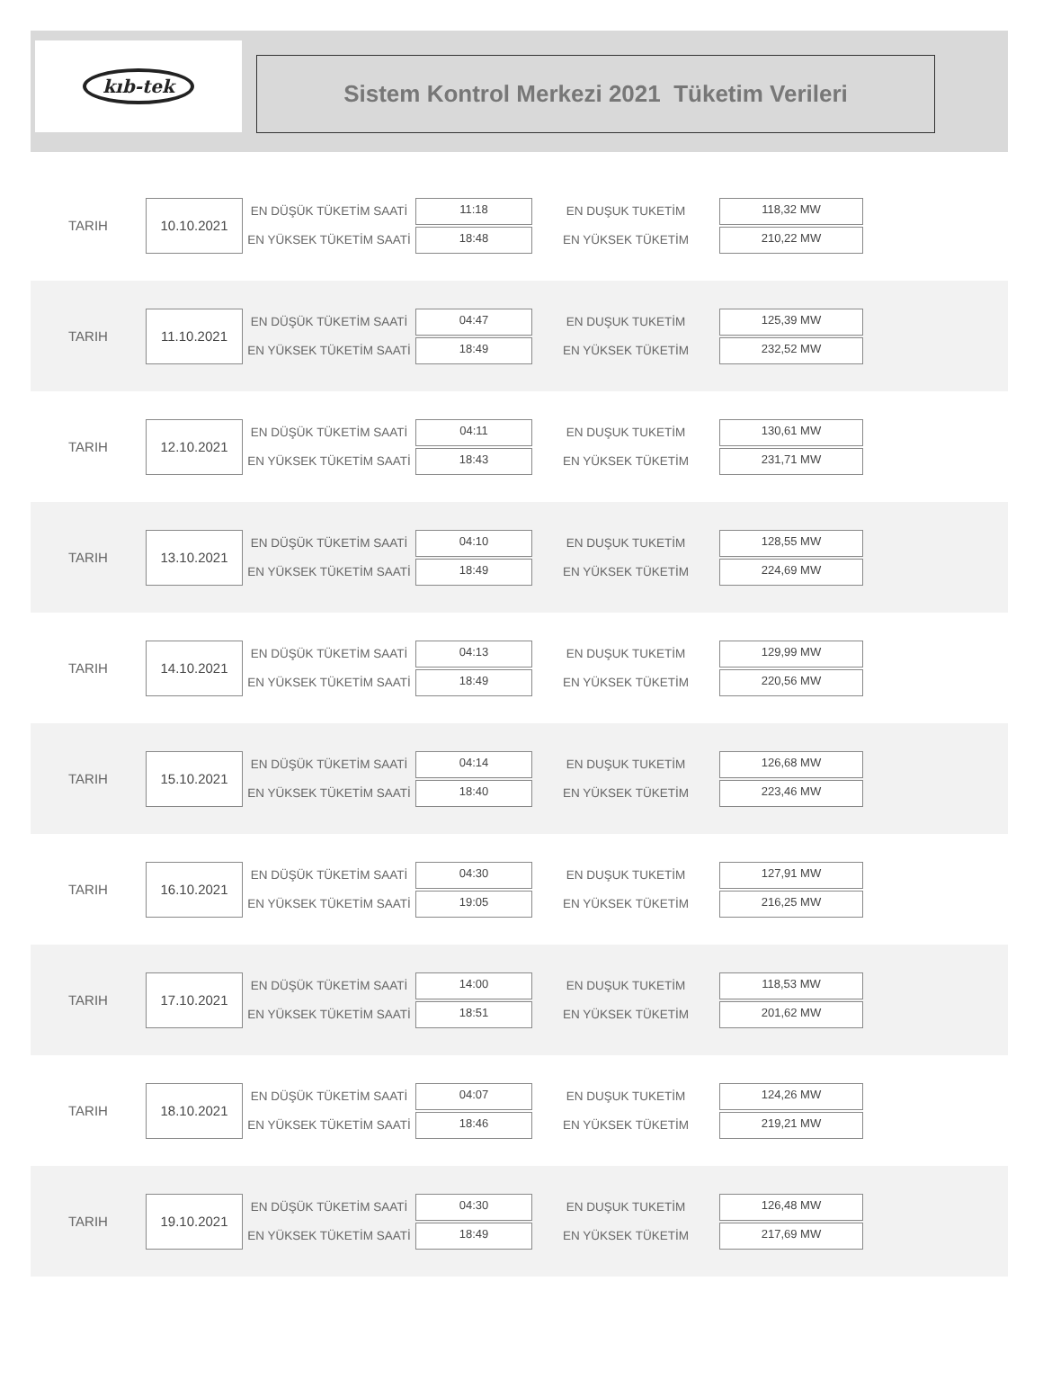kıb-tek
Sistem Kontrol Merkezi 2021 Tüketim Verileri
TARIH
10.10.2021
EN DÜŞÜK TÜKETİM SAATİ
EN YÜKSEK TÜKETİM SAATİ
11:18
18:48
EN DUŞUK TUKETİM
EN YÜKSEK TÜKETİM
118,32 MW
210,22 MW
TARIH
11.10.2021
EN DÜŞÜK TÜKETİM SAATİ
EN YÜKSEK TÜKETİM SAATİ
04:47
18:49
EN DUŞUK TUKETİM
EN YÜKSEK TÜKETİM
125,39 MW
232,52 MW
TARIH
12.10.2021
EN DÜŞÜK TÜKETİM SAATİ
EN YÜKSEK TÜKETİM SAATİ
04:11
18:43
EN DUŞUK TUKETİM
EN YÜKSEK TÜKETİM
130,61 MW
231,71 MW
TARIH
13.10.2021
EN DÜŞÜK TÜKETİM SAATİ
EN YÜKSEK TÜKETİM SAATİ
04:10
18:49
EN DUŞUK TUKETİM
EN YÜKSEK TÜKETİM
128,55 MW
224,69 MW
TARIH
14.10.2021
EN DÜŞÜK TÜKETİM SAATİ
EN YÜKSEK TÜKETİM SAATİ
04:13
18:49
EN DUŞUK TUKETİM
EN YÜKSEK TÜKETİM
129,99 MW
220,56 MW
TARIH
15.10.2021
EN DÜŞÜK TÜKETİM SAATİ
EN YÜKSEK TÜKETİM SAATİ
04:14
18:40
EN DUŞUK TUKETİM
EN YÜKSEK TÜKETİM
126,68 MW
223,46 MW
TARIH
16.10.2021
EN DÜŞÜK TÜKETİM SAATİ
EN YÜKSEK TÜKETİM SAATİ
04:30
19:05
EN DUŞUK TUKETİM
EN YÜKSEK TÜKETİM
127,91 MW
216,25 MW
TARIH
17.10.2021
EN DÜŞÜK TÜKETİM SAATİ
EN YÜKSEK TÜKETİM SAATİ
14:00
18:51
EN DUŞUK TUKETİM
EN YÜKSEK TÜKETİM
118,53 MW
201,62 MW
TARIH
18.10.2021
EN DÜŞÜK TÜKETİM SAATİ
EN YÜKSEK TÜKETİM SAATİ
04:07
18:46
EN DUŞUK TUKETİM
EN YÜKSEK TÜKETİM
124,26 MW
219,21 MW
TARIH
19.10.2021
EN DÜŞÜK TÜKETİM SAATİ
EN YÜKSEK TÜKETİM SAATİ
04:30
18:49
EN DUŞUK TUKETİM
EN YÜKSEK TÜKETİM
126,48 MW
217,69 MW